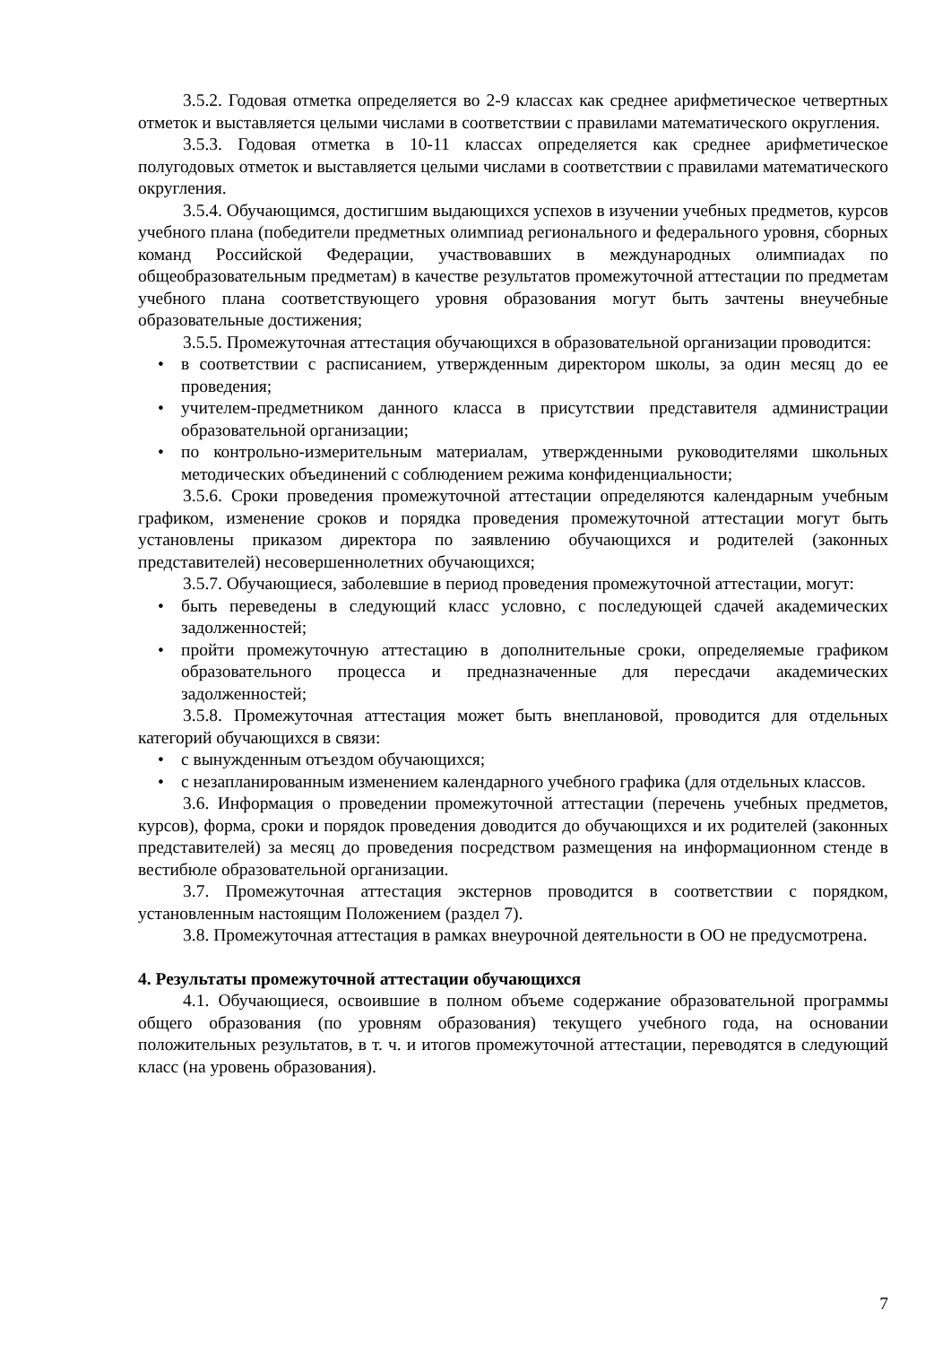3.5.2. Годовая отметка определяется во 2-9 классах как среднее арифметическое четвертных отметок и выставляется целыми числами в соответствии с правилами математического округления.
3.5.3. Годовая отметка в 10-11 классах определяется как среднее арифметическое полугодовых отметок и выставляется целыми числами в соответствии с правилами математического округления.
3.5.4. Обучающимся, достигшим выдающихся успехов в изучении учебных предметов, курсов учебного плана (победители предметных олимпиад регионального и федерального уровня, сборных команд Российской Федерации, участвовавших в международных олимпиадах по общеобразовательным предметам) в качестве результатов промежуточной аттестации по предметам учебного плана соответствующего уровня образования могут быть зачтены внеучебные образовательные достижения;
3.5.5. Промежуточная аттестация обучающихся в образовательной организации проводится:
• в соответствии с расписанием, утвержденным директором школы, за один месяц до ее проведения;
• учителем-предметником данного класса в присутствии представителя администрации образовательной организации;
• по контрольно-измерительным материалам, утвержденными руководителями школьных методических объединений с соблюдением режима конфиденциальности;
3.5.6. Сроки проведения промежуточной аттестации определяются календарным учебным графиком, изменение сроков и порядка проведения промежуточной аттестации могут быть установлены приказом директора по заявлению обучающихся и родителей (законных представителей) несовершеннолетних обучающихся;
3.5.7. Обучающиеся, заболевшие в период проведения промежуточной аттестации, могут:
• быть переведены в следующий класс условно, с последующей сдачей академических задолженностей;
• пройти промежуточную аттестацию в дополнительные сроки, определяемые графиком образовательного процесса и предназначенные для пересдачи академических задолженностей;
3.5.8. Промежуточная аттестация может быть внеплановой, проводится для отдельных категорий обучающихся в связи:
• с вынужденным отъездом обучающихся;
• с незапланированным изменением календарного учебного графика (для отдельных классов.
3.6. Информация о проведении промежуточной аттестации (перечень учебных предметов, курсов), форма, сроки и порядок проведения доводится до обучающихся и их родителей (законных представителей) за месяц до проведения посредством размещения на информационном стенде в вестибюле образовательной организации.
3.7. Промежуточная аттестация экстернов проводится в соответствии с порядком, установленным настоящим Положением (раздел 7).
3.8. Промежуточная аттестация в рамках внеурочной деятельности в ОО не предусмотрена.
4. Результаты промежуточной аттестации обучающихся
4.1. Обучающиеся, освоившие в полном объеме содержание образовательной программы общего образования (по уровням образования) текущего учебного года, на основании положительных результатов, в т. ч. и итогов промежуточной аттестации, переводятся в следующий класс (на уровень образования).
7